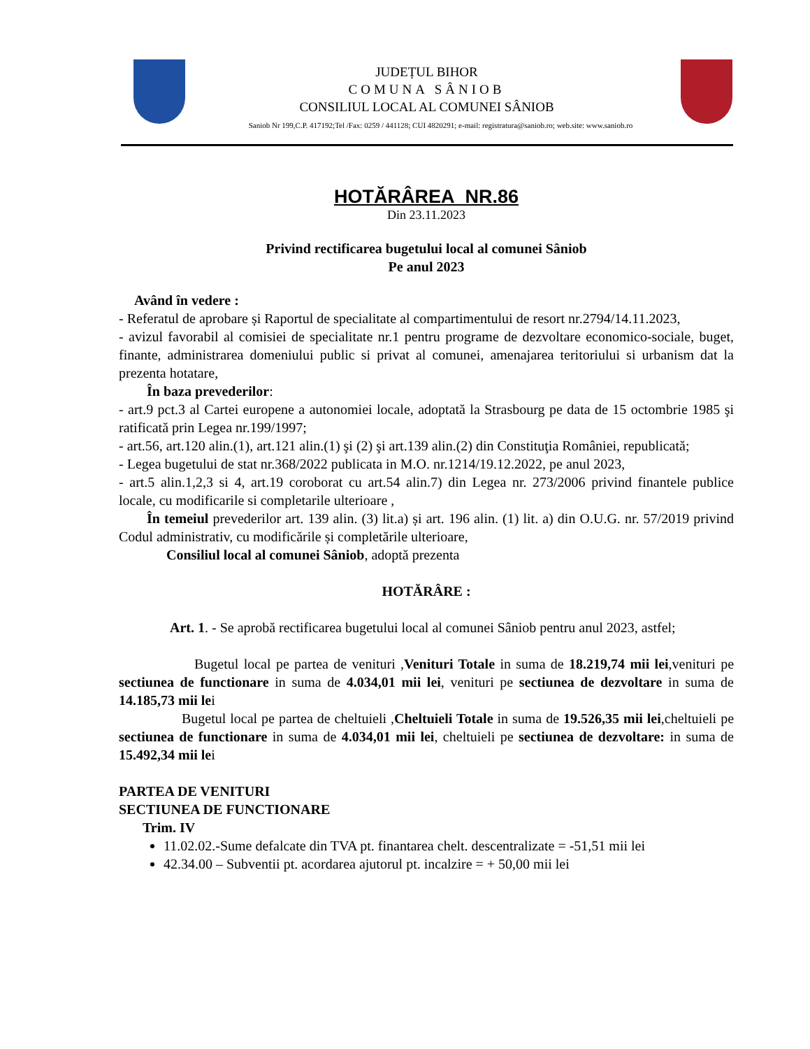JUDEȚUL BIHOR
COMUNA SÂNIOB
CONSILIUL LOCAL AL COMUNEI SÂNIOB
Saniob Nr 199,C.P. 417192;Tel /Fax: 0259 / 441128; CUI 4820291; e-mail: registratura@saniob.ro; web.site: www.saniob.ro
HOTĂRÂREA NR.86
Din 23.11.2023
Privind rectificarea bugetului local al comunei Sâniob
Pe anul 2023
Având în vedere :
- Referatul de aprobare și Raportul de specialitate al compartimentului de resort nr.2794/14.11.2023,
- avizul favorabil al comisiei de specialitate nr.1 pentru programe de dezvoltare economico-sociale, buget, finante, administrarea domeniului public si privat al comunei, amenajarea teritoriului si urbanism dat la prezenta hotatare,
În baza prevederilor:
- art.9 pct.3 al Cartei europene a autonomiei locale, adoptată la Strasbourg pe data de 15 octombrie 1985 şi ratificată prin Legea nr.199/1997;
- art.56, art.120 alin.(1), art.121 alin.(1) şi (2) şi art.139 alin.(2) din Constituţia României, republicată;
- Legea bugetului de stat nr.368/2022 publicata in M.O. nr.1214/19.12.2022, pe anul 2023,
- art.5 alin.1,2,3 si 4, art.19 coroborat cu art.54 alin.7) din Legea nr. 273/2006 privind finantele publice locale, cu modificarile si completarile ulterioare ,
În temeiul prevederilor art. 139 alin. (3) lit.a) și art. 196 alin. (1) lit. a) din O.U.G. nr. 57/2019 privind Codul administrativ, cu modificările și completările ulterioare,
Consiliul local al comunei Sâniob, adoptă prezenta
HOTĂRÂRE :
Art. 1. - Se aprobă rectificarea bugetului local al comunei Sâniob pentru anul 2023, astfel;
Bugetul local pe partea de venituri ,Venituri Totale in suma de 18.219,74 mii lei,venituri pe sectiunea de functionare in suma de 4.034,01 mii lei, venituri pe sectiunea de dezvoltare in suma de 14.185,73 mii lei
Bugetul local pe partea de cheltuieli ,Cheltuieli Totale in suma de 19.526,35 mii lei,cheltuieli pe sectiunea de functionare in suma de 4.034,01 mii lei, cheltuieli pe sectiunea de dezvoltare: in suma de 15.492,34 mii lei
PARTEA DE VENITURI
SECTIUNEA DE FUNCTIONARE
Trim. IV
11.02.02.-Sume defalcate din TVA pt. finantarea chelt. descentralizate = -51,51 mii lei
42.34.00 – Subventii pt. acordarea ajutorul pt. incalzire = + 50,00 mii lei